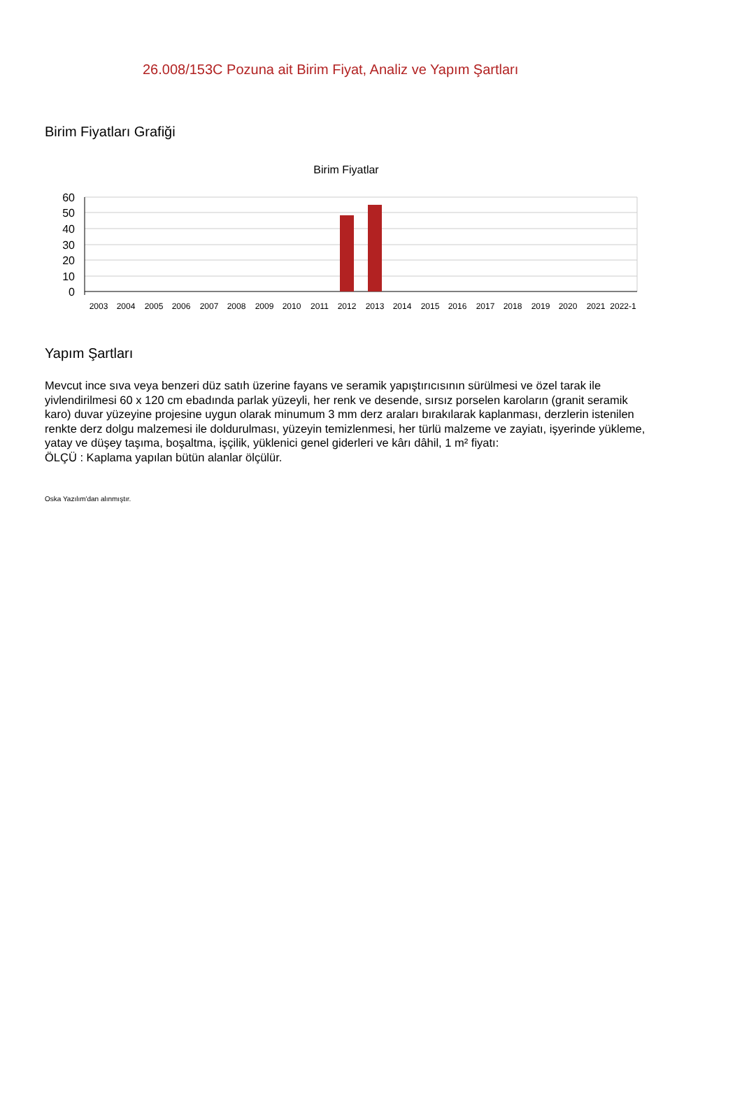26.008/153C Pozuna ait Birim Fiyat, Analiz ve Yapım Şartları
Birim Fiyatları Grafiği
Birim Fiyatlar
60
50
40
30
20
10
0
2003
2004
2005
2006
2007
2008
2009
2010
2011
2012
2013
2014
2015
2016
2017
2018
2019
2020
2021
2022-1
Yapım Şartları
Mevcut ince sıva veya benzeri düz satıh üzerine fayans ve seramik yapıştırıcısının sürülmesi ve özel tarak ile yivlendirilmesi 60 x 120 cm ebadında parlak yüzeyli, her renk ve desende, sırsız porselen karoların (granit seramik karo) duvar yüzeyine projesine uygun olarak minumum 3 mm derz araları bırakılarak kaplanması, derzlerin istenilen renkte derz dolgu malzemesi ile doldurulması, yüzeyin temizlenmesi, her türlü malzeme ve zayiatı, işyerinde yükleme, yatay ve düşey taşıma, boşaltma, işçilik, yüklenici genel giderleri ve kârı dâhil, 1 m² fiyatı:
ÖLÇÜ : Kaplama yapılan bütün alanlar ölçülür.
Oska Yazılım'dan alınmıştır.